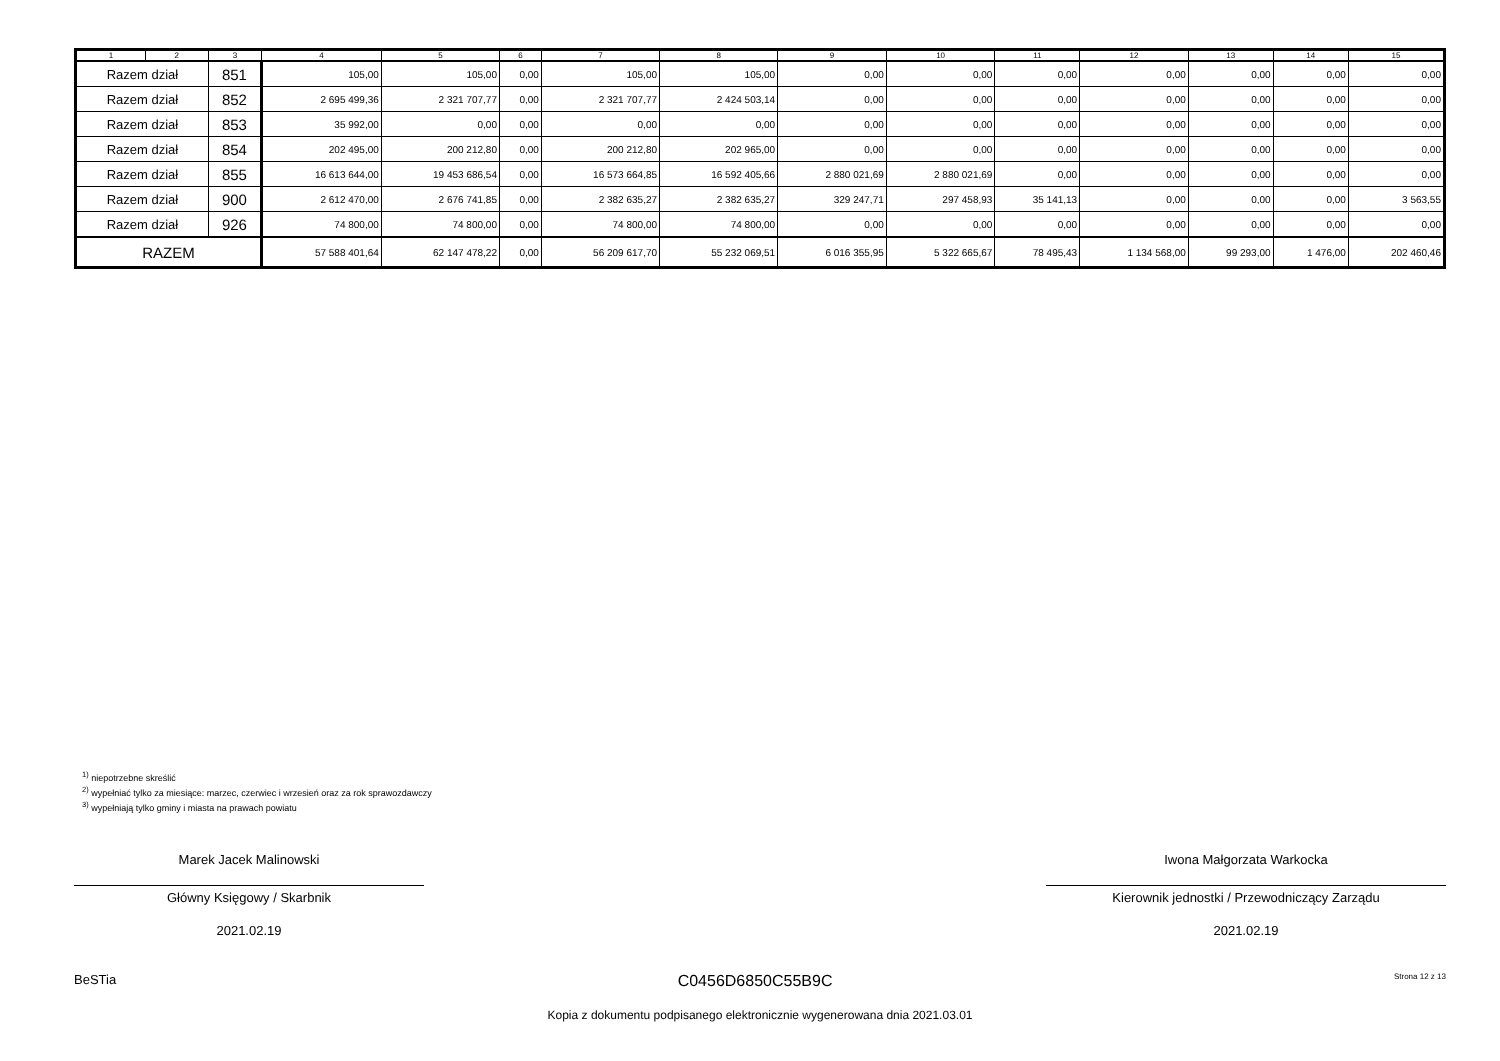| 1 | 2 | 3 | 4 | 5 | 6 | 7 | 8 | 9 | 10 | 11 | 12 | 13 | 14 | 15 |
| --- | --- | --- | --- | --- | --- | --- | --- | --- | --- | --- | --- | --- | --- | --- |
| Razem dział | | 851 | 105,00 | 105,00 | 0,00 | 105,00 | 105,00 | 0,00 | 0,00 | 0,00 | 0,00 | 0,00 | 0,00 | 0,00 |
| Razem dział | | 852 | 2 695 499,36 | 2 321 707,77 | 0,00 | 2 321 707,77 | 2 424 503,14 | 0,00 | 0,00 | 0,00 | 0,00 | 0,00 | 0,00 | 0,00 |
| Razem dział | | 853 | 35 992,00 | 0,00 | 0,00 | 0,00 | 0,00 | 0,00 | 0,00 | 0,00 | 0,00 | 0,00 | 0,00 | 0,00 |
| Razem dział | | 854 | 202 495,00 | 200 212,80 | 0,00 | 200 212,80 | 202 965,00 | 0,00 | 0,00 | 0,00 | 0,00 | 0,00 | 0,00 | 0,00 |
| Razem dział | | 855 | 16 613 644,00 | 19 453 686,54 | 0,00 | 16 573 664,85 | 16 592 405,66 | 2 880 021,69 | 2 880 021,69 | 0,00 | 0,00 | 0,00 | 0,00 | 0,00 |
| Razem dział | | 900 | 2 612 470,00 | 2 676 741,85 | 0,00 | 2 382 635,27 | 2 382 635,27 | 329 247,71 | 297 458,93 | 35 141,13 | 0,00 | 0,00 | 0,00 | 3 563,55 |
| Razem dział | | 926 | 74 800,00 | 74 800,00 | 0,00 | 74 800,00 | 74 800,00 | 0,00 | 0,00 | 0,00 | 0,00 | 0,00 | 0,00 | 0,00 |
| RAZEM | | | 57 588 401,64 | 62 147 478,22 | 0,00 | 56 209 617,70 | 55 232 069,51 | 6 016 355,95 | 5 322 665,67 | 78 495,43 | 1 134 568,00 | 99 293,00 | 1 476,00 | 202 460,46 |
<sup>1)</sup> niepotrzebne skreślić
<sup>2)</sup> wypełniać tylko za miesiące: marzec, czerwiec i wrzesień oraz za rok sprawozdawczy
<sup>3)</sup> wypełniają tylko gminy i miasta na prawach powiatu
Marek Jacek Malinowski
Główny Księgowy / Skarbnik
2021.02.19
Iwona Małgorzata Warkocka
Kierownik jednostki / Przewodniczący Zarządu
2021.02.19
BeSTia C0456D6850C55B9C Strona 12 z 13
Kopia z dokumentu podpisanego elektronicznie wygenerowana dnia 2021.03.01